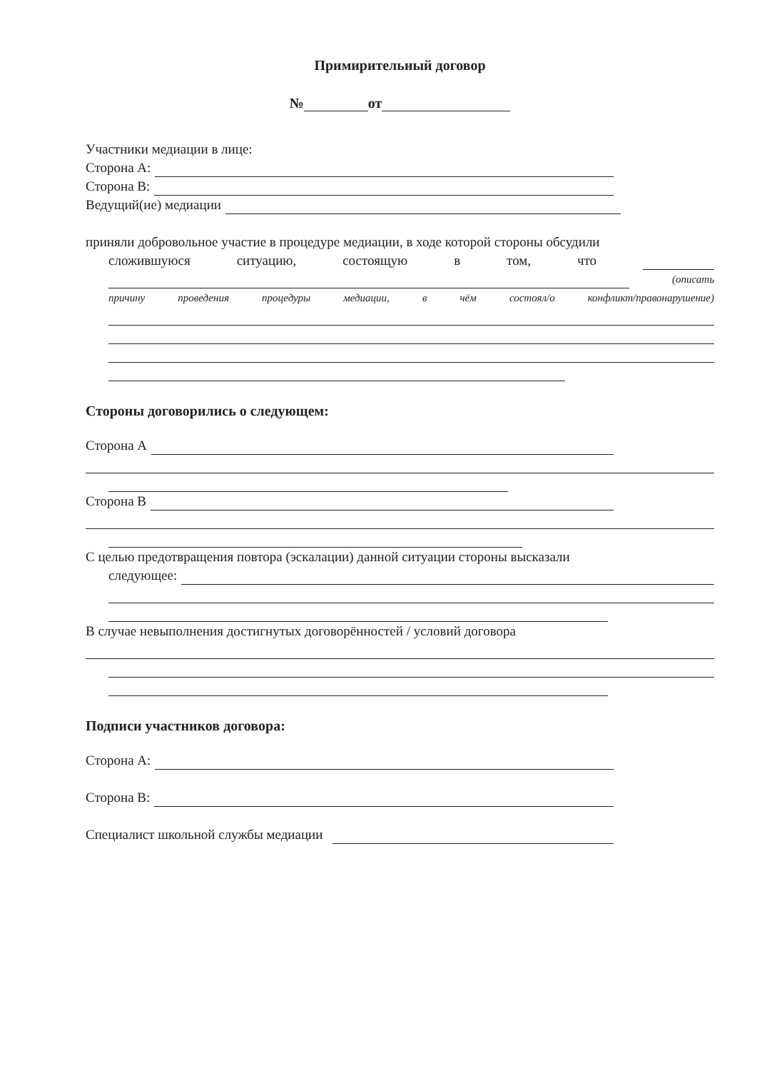Примирительный договор
№ от
Участники медиации в лице:
Сторона А:
Сторона В:
Ведущий(ие) медиации
приняли добровольное участие в процедуре медиации, в ходе которой стороны обсудили
сложившуюся ситуацию, состоящую в том, что
(описать
причину проведения процедуры медиации, в чём состоял/о конфликт/правонарушение)
Стороны договорились о следующем:
Сторона А
Сторона В
С целью предотвращения повтора (эскалации) данной ситуации стороны высказали
следующее:
В случае невыполнения достигнутых договорённостей / условий договора
Подписи участников договора:
Сторона А:
Сторона В:
Специалист школьной службы медиации